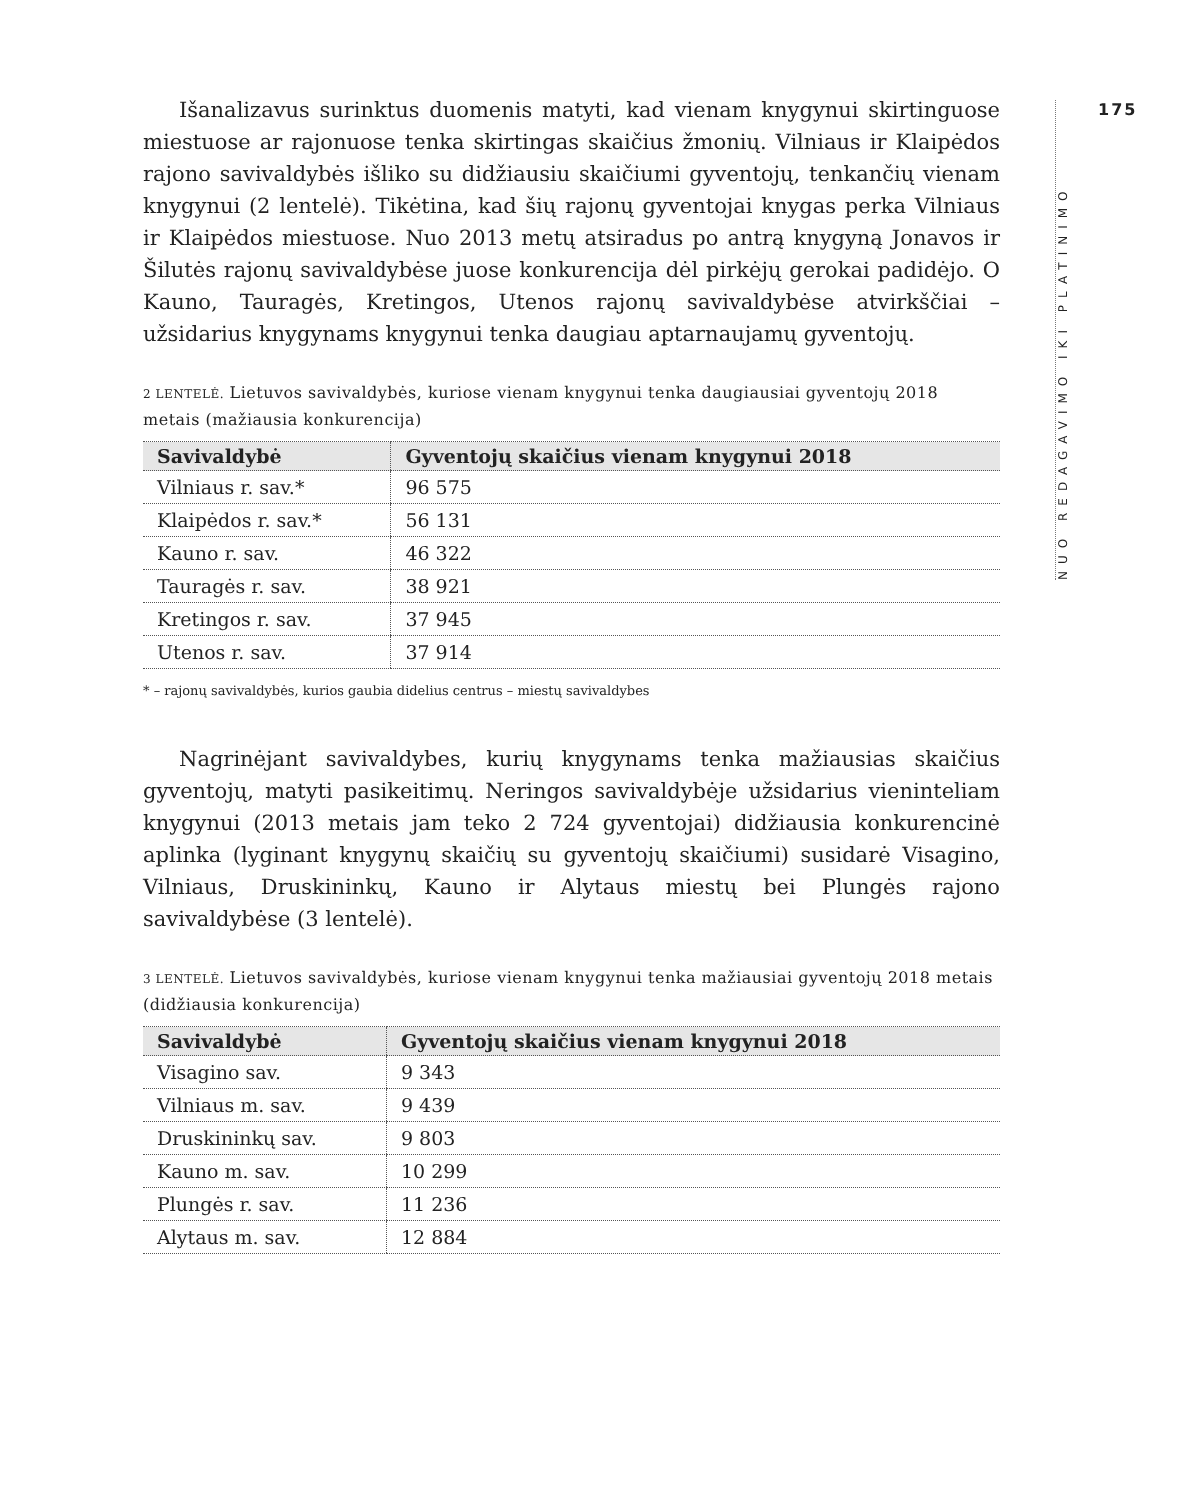175
NUO REDAGAVIMO IKI PLATINIMO
Išanalizavus surinktus duomenis matyti, kad vienam knygynui skirtinguose miestuose ar rajonuose tenka skirtingas skaičius žmonių. Vilniaus ir Klaipėdos rajono savivaldybės išliko su didžiausiu skaičiumi gyventojų, tenkančių vienam knygynui (2 lentelė). Tikėtina, kad šių rajonų gyventojai knygas perka Vilniaus ir Klaipėdos miestuose. Nuo 2013 metų atsiradus po antrą knygyną Jonavos ir Šilutės rajonų savivaldybėse juose konkurencija dėl pirkėjų gerokai padidėjo. O Kauno, Tauragės, Kretingos, Utenos rajonų savivaldybėse atvirkščiai – užsidarius knygynams knygynui tenka daugiau aptarnaujamų gyventojų.
2 LENTELĖ. Lietuvos savivaldybės, kuriose vienam knygynui tenka daugiausiai gyventojų 2018 metais (mažiausia konkurencija)
| Savivaldybė | Gyventojų skaičius vienam knygynui 2018 |
| --- | --- |
| Vilniaus r. sav.* | 96 575 |
| Klaipėdos r. sav.* | 56 131 |
| Kauno r. sav. | 46 322 |
| Tauragės r. sav. | 38 921 |
| Kretingos r. sav. | 37 945 |
| Utenos r. sav. | 37 914 |
* – rajonų savivaldybės, kurios gaubia didelius centrus – miestų savivaldybes
Nagrinėjant savivaldybes, kurių knygynams tenka mažiausias skaičius gyventojų, matyti pasikeitimų. Neringos savivaldybėje užsidarius vieninteliam knygynui (2013 metais jam teko 2 724 gyventojai) didžiausia konkurencinė aplinka (lyginant knygynų skaičių su gyventojų skaičiumi) susidarė Visagino, Vilniaus, Druskininkų, Kauno ir Alytaus miestų bei Plungės rajono savivaldybėse (3 lentelė).
3 LENTELĖ. Lietuvos savivaldybės, kuriose vienam knygynui tenka mažiausiai gyventojų 2018 metais (didžiausia konkurencija)
| Savivaldybė | Gyventojų skaičius vienam knygynui 2018 |
| --- | --- |
| Visagino sav. | 9 343 |
| Vilniaus m. sav. | 9 439 |
| Druskininkų sav. | 9 803 |
| Kauno m. sav. | 10 299 |
| Plungės r. sav. | 11 236 |
| Alytaus m. sav. | 12 884 |